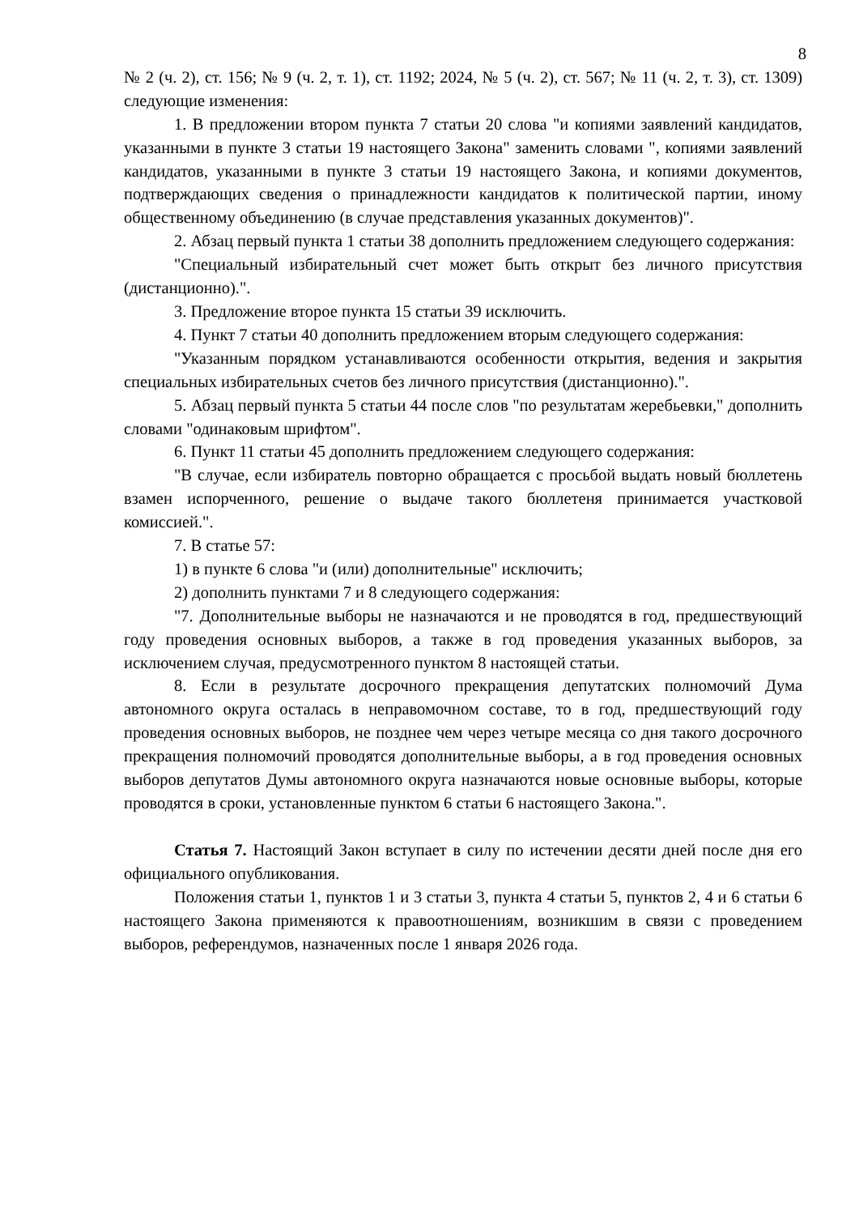8
№ 2 (ч. 2), ст. 156; № 9 (ч. 2, т. 1), ст. 1192; 2024, № 5 (ч. 2), ст. 567; № 11 (ч. 2, т. 3), ст. 1309) следующие изменения:
1. В предложении втором пункта 7 статьи 20 слова "и копиями заявлений кандидатов, указанными в пункте 3 статьи 19 настоящего Закона" заменить словами ", копиями заявлений кандидатов, указанными в пункте 3 статьи 19 настоящего Закона, и копиями документов, подтверждающих сведения о принадлежности кандидатов к политической партии, иному общественному объединению (в случае представления указанных документов)".
2. Абзац первый пункта 1 статьи 38 дополнить предложением следующего содержания:
"Специальный избирательный счет может быть открыт без личного присутствия (дистанционно).".
3. Предложение второе пункта 15 статьи 39 исключить.
4. Пункт 7 статьи 40 дополнить предложением вторым следующего содержания:
"Указанным порядком устанавливаются особенности открытия, ведения и закрытия специальных избирательных счетов без личного присутствия (дистанционно).".
5. Абзац первый пункта 5 статьи 44 после слов "по результатам жеребьевки," дополнить словами "одинаковым шрифтом".
6. Пункт 11 статьи 45 дополнить предложением следующего содержания:
"В случае, если избиратель повторно обращается с просьбой выдать новый бюллетень взамен испорченного, решение о выдаче такого бюллетеня принимается участковой комиссией.".
7. В статье 57:
1) в пункте 6 слова "и (или) дополнительные" исключить;
2) дополнить пунктами 7 и 8 следующего содержания:
"7. Дополнительные выборы не назначаются и не проводятся в год, предшествующий году проведения основных выборов, а также в год проведения указанных выборов, за исключением случая, предусмотренного пунктом 8 настоящей статьи.
8. Если в результате досрочного прекращения депутатских полномочий Дума автономного округа осталась в неправомочном составе, то в год, предшествующий году проведения основных выборов, не позднее чем через четыре месяца со дня такого досрочного прекращения полномочий проводятся дополнительные выборы, а в год проведения основных выборов депутатов Думы автономного округа назначаются новые основные выборы, которые проводятся в сроки, установленные пунктом 6 статьи 6 настоящего Закона.".
Статья 7. Настоящий Закон вступает в силу по истечении десяти дней после дня его официального опубликования.
Положения статьи 1, пунктов 1 и 3 статьи 3, пункта 4 статьи 5, пунктов 2, 4 и 6 статьи 6 настоящего Закона применяются к правоотношениям, возникшим в связи с проведением выборов, референдумов, назначенных после 1 января 2026 года.